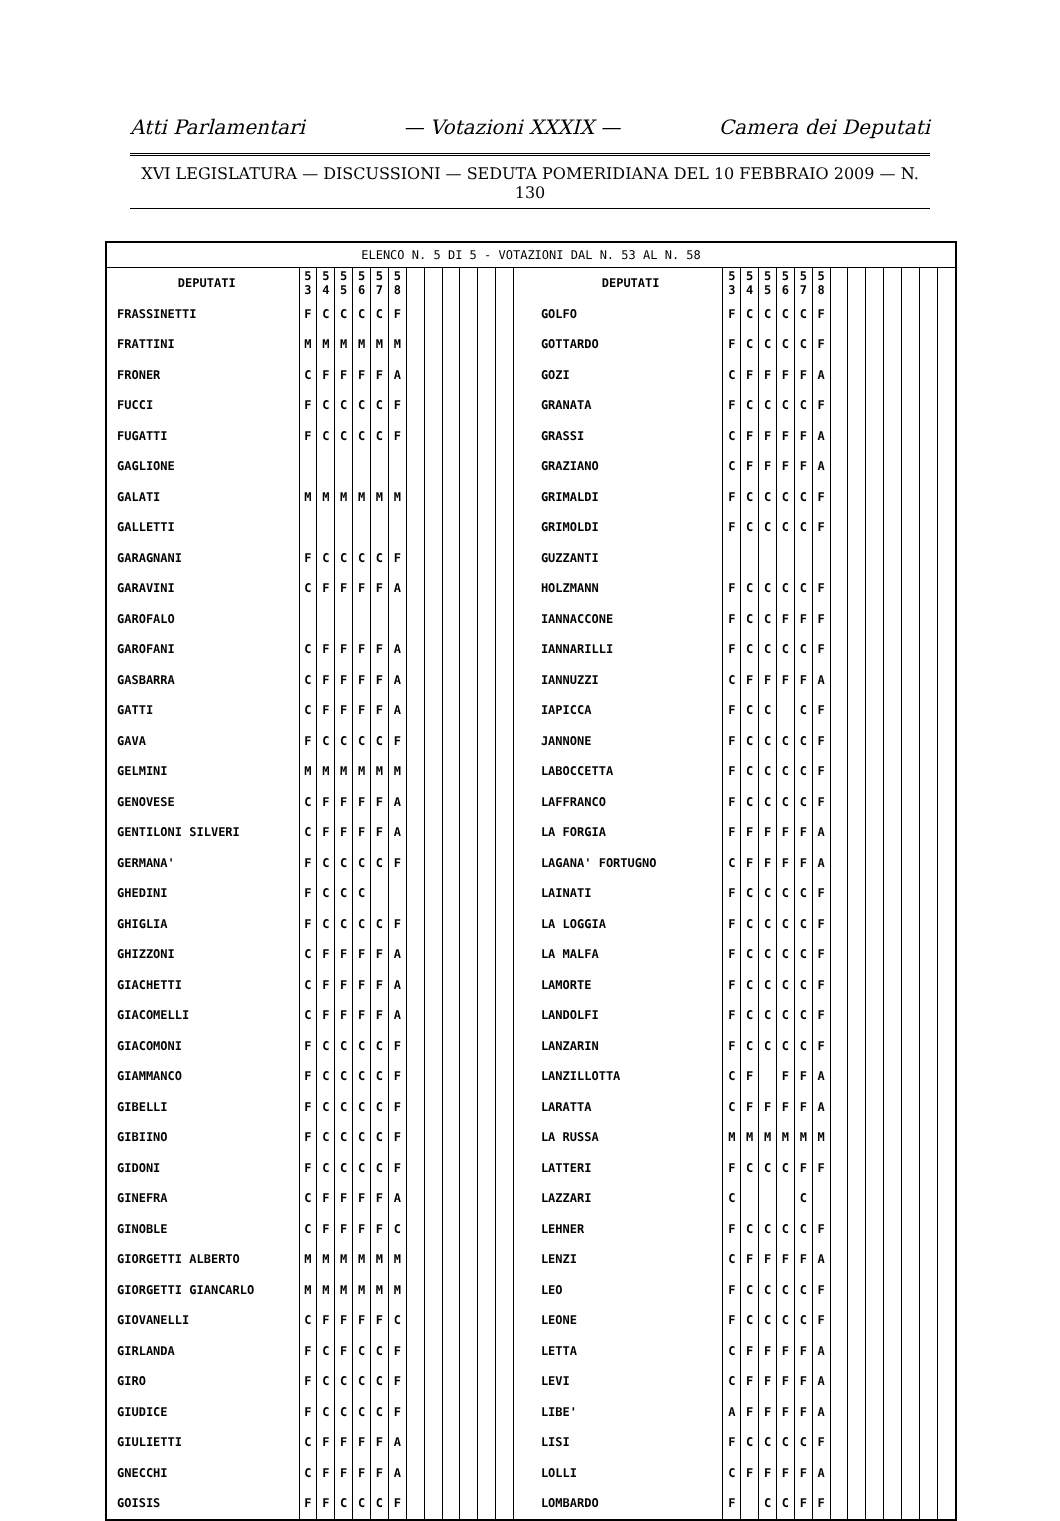Atti Parlamentari — Votazioni XXXIX — Camera dei Deputati
XVI LEGISLATURA — DISCUSSIONI — SEDUTA POMERIDIANA DEL 10 FEBBRAIO 2009 — N. 130
| ELENCO N. 5 DI 5 - VOTAZIONI DAL N. 53 AL N. 58 | | | | | | | | | | | | | | | | | | | | | | | | | | | |
| DEPUTATI | 5 3 | 5 4 | 5 5 | 5 6 | 5 7 | 5 8 | | | | | | | | DEPUTATI | 5 3 | 5 4 | 5 5 | 5 6 | 5 7 | 5 8 | | | | | | | |
| FRASSINETTI | F | C | C | C | C | F | | | | | | | | GOLFO | F | C | C | C | C | F | | | | | | | |
| FRATTINI | M | M | M | M | M | M | | | | | | | | GOTTARDO | F | C | C | C | C | F | | | | | | | |
| FRONER | C | F | F | F | F | A | | | | | | | | GOZI | C | F | F | F | F | A | | | | | | | |
| FUCCI | F | C | C | C | C | F | | | | | | | | GRANATA | F | C | C | C | C | F | | | | | | | |
| FUGATTI | F | C | C | C | C | F | | | | | | | | GRASSI | C | F | F | F | F | A | | | | | | | |
| GAGLIONE | | | | | | | | | | | | | | GRAZIANO | C | F | F | F | F | A | | | | | | | |
| GALATI | M | M | M | M | M | M | | | | | | | | GRIMALDI | F | C | C | C | C | F | | | | | | | |
| GALLETTI | | | | | | | | | | | | | | GRIMOLDI | F | C | C | C | C | F | | | | | | | |
| GARAGNANI | F | C | C | C | C | F | | | | | | | | GUZZANTI | | | | | | | | | | | | | |
| GARAVINI | C | F | F | F | F | A | | | | | | | | HOLZMANN | F | C | C | C | C | F | | | | | | | |
| GAROFALO | | | | | | | | | | | | | | IANNACCONE | F | C | C | F | F | F | | | | | | | |
| GAROFANI | C | F | F | F | F | A | | | | | | | | IANNARILLI | F | C | C | C | C | F | | | | | | | |
| GASBARRA | C | F | F | F | F | A | | | | | | | | IANNUZZI | C | F | F | F | F | A | | | | | | | |
| GATTI | C | F | F | F | F | A | | | | | | | | IAPICCA | F | C | C | | C | F | | | | | | | |
| GAVA | F | C | C | C | C | F | | | | | | | | JANNONE | F | C | C | C | C | F | | | | | | | |
| GELMINI | M | M | M | M | M | M | | | | | | | | LABOCCETTA | F | C | C | C | C | F | | | | | | | |
| GENOVESE | C | F | F | F | F | A | | | | | | | | LAFFRANCO | F | C | C | C | C | F | | | | | | | |
| GENTILONI SILVERI | C | F | F | F | F | A | | | | | | | | LA FORGIA | F | F | F | F | F | A | | | | | | | |
| GERMANA' | F | C | C | C | C | F | | | | | | | | LAGANA' FORTUGNO | C | F | F | F | F | A | | | | | | | |
| GHEDINI | F | C | C | C | | | | | | | | | | LAINATI | F | C | C | C | C | F | | | | | | | |
| GHIGLIA | F | C | C | C | C | F | | | | | | | | LA LOGGIA | F | C | C | C | C | F | | | | | | | |
| GHIZZONI | C | F | F | F | F | A | | | | | | | | LA MALFA | F | C | C | C | C | F | | | | | | | |
| GIACHETTI | C | F | F | F | F | A | | | | | | | | LAMORTE | F | C | C | C | C | F | | | | | | | |
| GIACOMELLI | C | F | F | F | F | A | | | | | | | | LANDOLFI | F | C | C | C | C | F | | | | | | | |
| GIACOMONI | F | C | C | C | C | F | | | | | | | | LANZARIN | F | C | C | C | C | F | | | | | | | |
| GIAMMANCO | F | C | C | C | C | F | | | | | | | | LANZILLOTTA | C | F | | F | F | A | | | | | | | |
| GIBELLI | F | C | C | C | C | F | | | | | | | | LARATTA | C | F | F | F | F | A | | | | | | | |
| GIBIINO | F | C | C | C | C | F | | | | | | | | LA RUSSA | M | M | M | M | M | M | | | | | | | |
| GIDONI | F | C | C | C | C | F | | | | | | | | LATTERI | F | C | C | C | F | F | | | | | | | |
| GINEFRA | C | F | F | F | F | A | | | | | | | | LAZZARI | C | | | | C | | | | | | | | |
| GINOBLE | C | F | F | F | F | C | | | | | | | | LEHNER | F | C | C | C | C | F | | | | | | | |
| GIORGETTI ALBERTO | M | M | M | M | M | M | | | | | | | | LENZI | C | F | F | F | F | A | | | | | | | |
| GIORGETTI GIANCARLO | M | M | M | M | M | M | | | | | | | | LEO | F | C | C | C | C | F | | | | | | | |
| GIOVANELLI | C | F | F | F | F | C | | | | | | | | LEONE | F | C | C | C | C | F | | | | | | | |
| GIRLANDA | F | C | F | C | C | F | | | | | | | | LETTA | C | F | F | F | F | A | | | | | | | |
| GIRO | F | C | C | C | C | F | | | | | | | | LEVI | C | F | F | F | F | A | | | | | | | |
| GIUDICE | F | C | C | C | C | F | | | | | | | | LIBE' | A | F | F | F | F | A | | | | | | | |
| GIULIETTI | C | F | F | F | F | A | | | | | | | | LISI | F | C | C | C | C | F | | | | | | | |
| GNECCHI | C | F | F | F | F | A | | | | | | | | LOLLI | C | F | F | F | F | A | | | | | | | |
| GOISIS | F | F | C | C | C | F | | | | | | | | LOMBARDO | F | | C | C | F | F | | | | | | | |